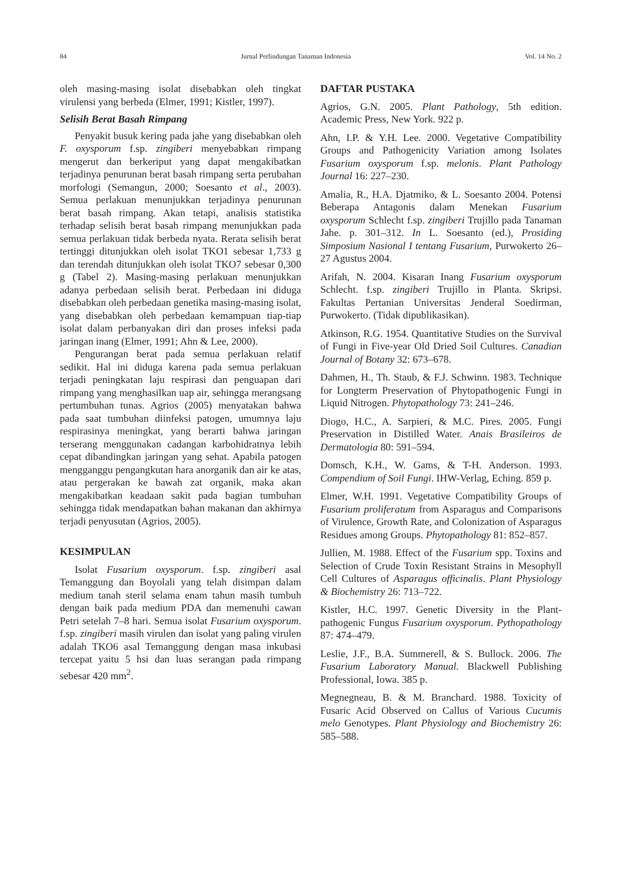84 Jurnal Perlindungan Tanaman Indonesia Vol. 14 No. 2
oleh masing-masing isolat disebabkan oleh tingkat virulensi yang berbeda (Elmer, 1991; Kistler, 1997).
Selisih Berat Basah Rimpang
Penyakit busuk kering pada jahe yang disebabkan oleh F. oxysporum f.sp. zingiberi menyebabkan rimpang mengerut dan berkeriput yang dapat mengakibatkan terjadinya penurunan berat basah rimpang serta perubahan morfologi (Semangun, 2000; Soesanto et al., 2003). Semua perlakuan menunjukkan terjadinya penurunan berat basah rimpang. Akan tetapi, analisis statistika terhadap selisih berat basah rimpang menunjukkan pada semua perlakuan tidak berbeda nyata. Rerata selisih berat tertinggi ditunjukkan oleh isolat TKO1 sebesar 1,733 g dan terendah ditunjukkan oleh isolat TKO7 sebesar 0,300 g (Tabel 2). Masing-masing perlakuan menunjukkan adanya perbedaan selisih berat. Perbedaan ini diduga disebabkan oleh perbedaan genetika masing-masing isolat, yang disebabkan oleh perbedaan kemampuan tiap-tiap isolat dalam perbanyakan diri dan proses infeksi pada jaringan inang (Elmer, 1991; Ahn & Lee, 2000).
Pengurangan berat pada semua perlakuan relatif sedikit. Hal ini diduga karena pada semua perlakuan terjadi peningkatan laju respirasi dan penguapan dari rimpang yang menghasilkan uap air, sehingga merangsang pertumbuhan tunas. Agrios (2005) menyatakan bahwa pada saat tumbuhan diinfeksi patogen, umumnya laju respirasinya meningkat, yang berarti bahwa jaringan terserang menggunakan cadangan karbohidratnya lebih cepat dibandingkan jaringan yang sehat. Apabila patogen mengganggu pengangkutan hara anorganik dan air ke atas, atau pergerakan ke bawah zat organik, maka akan mengakibatkan keadaan sakit pada bagian tumbuhan sehingga tidak mendapatkan bahan makanan dan akhirnya terjadi penyusutan (Agrios, 2005).
KESIMPULAN
Isolat Fusarium oxysporum. f.sp. zingiberi asal Temanggung dan Boyolali yang telah disimpan dalam medium tanah steril selama enam tahun masih tumbuh dengan baik pada medium PDA dan memenuhi cawan Petri setelah 7–8 hari. Semua isolat Fusarium oxysporum. f.sp. zingiberi masih virulen dan isolat yang paling virulen adalah TKO6 asal Temanggung dengan masa inkubasi tercepat yaitu 5 hsi dan luas serangan pada rimpang sebesar 420 mm<sup>2</sup>.
DAFTAR PUSTAKA
Agrios, G.N. 2005. Plant Pathology, 5th edition. Academic Press, New York. 922 p.
Ahn, I.P. & Y.H. Lee. 2000. Vegetative Compatibility Groups and Pathogenicity Variation among Isolates Fusarium oxysporum f.sp. melonis. Plant Pathology Journal 16: 227–230.
Amalia, R., H.A. Djatmiko, & L. Soesanto 2004. Potensi Beberapa Antagonis dalam Menekan Fusarium oxysporum Schlecht f.sp. zingiberi Trujillo pada Tanaman Jahe. p. 301–312. In L. Soesanto (ed.), Prosiding Simposium Nasional I tentang Fusarium, Purwokerto 26–27 Agustus 2004.
Arifah, N. 2004. Kisaran Inang Fusarium oxysporum Schlecht. f.sp. zingiberi Trujillo in Planta. Skripsi. Fakultas Pertanian Universitas Jenderal Soedirman, Purwokerto. (Tidak dipublikasikan).
Atkinson, R.G. 1954. Quantitative Studies on the Survival of Fungi in Five-year Old Dried Soil Cultures. Canadian Journal of Botany 32: 673–678.
Dahmen, H., Th. Staub, & F.J. Schwinn. 1983. Technique for Longterm Preservation of Phytopathogenic Fungi in Liquid Nitrogen. Phytopathology 73: 241–246.
Diogo, H.C., A. Sarpieri, & M.C. Pires. 2005. Fungi Preservation in Distilled Water. Anais Brasileiros de Dermatologia 80: 591–594.
Domsch, K.H., W. Gams, & T-H. Anderson. 1993. Compendium of Soil Fungi. IHW-Verlag, Eching. 859 p.
Elmer, W.H. 1991. Vegetative Compatibility Groups of Fusarium proliferatum from Asparagus and Comparisons of Virulence, Growth Rate, and Colonization of Asparagus Residues among Groups. Phytopathology 81: 852–857.
Jullien, M. 1988. Effect of the Fusarium spp. Toxins and Selection of Crude Toxin Resistant Strains in Mesophyll Cell Cultures of Asparagus officinalis. Plant Physiology & Biochemistry 26: 713–722.
Kistler, H.C. 1997. Genetic Diversity in the Plant-pathogenic Fungus Fusarium oxysporum. Pythopathology 87: 474–479.
Leslie, J.F., B.A. Summerell, & S. Bullock. 2006. The Fusarium Laboratory Manual. Blackwell Publishing Professional, Iowa. 385 p.
Megnegneau, B. & M. Branchard. 1988. Toxicity of Fusaric Acid Observed on Callus of Various Cucumis melo Genotypes. Plant Physiology and Biochemistry 26: 585–588.